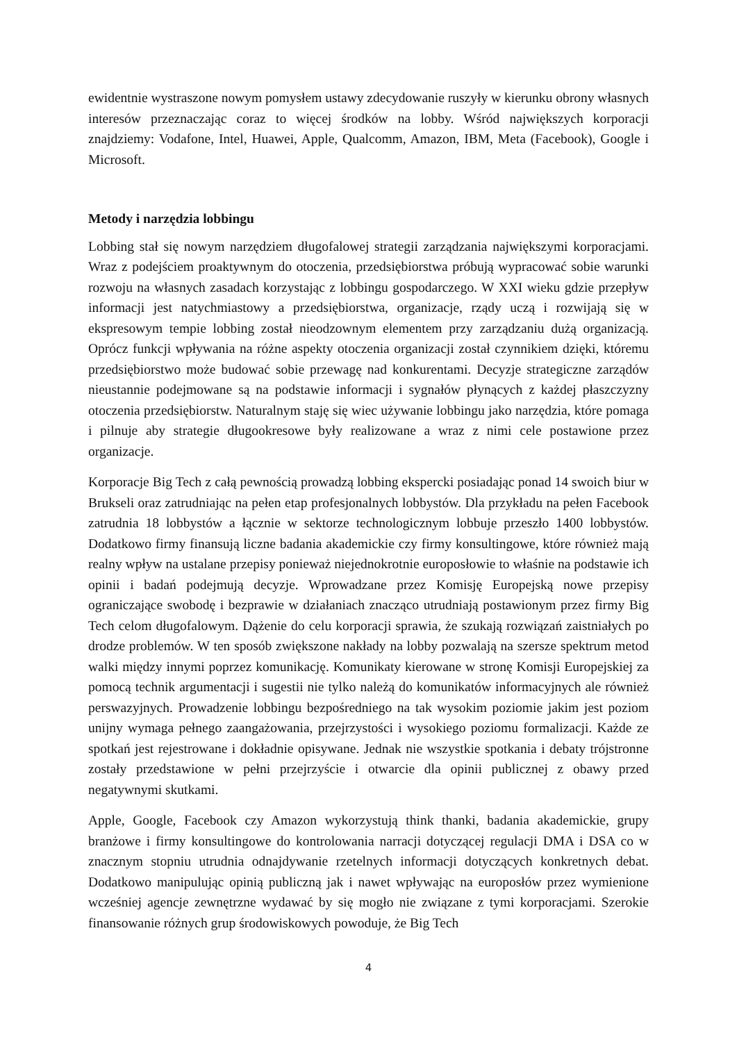ewidentnie wystraszone nowym pomysłem ustawy zdecydowanie ruszyły w kierunku obrony własnych interesów przeznaczając coraz to więcej środków na lobby. Wśród największych korporacji znajdziemy: Vodafone, Intel, Huawei, Apple, Qualcomm, Amazon, IBM, Meta (Facebook), Google i Microsoft.
Metody i narzędzia lobbingu
Lobbing stał się nowym narzędziem długofalowej strategii zarządzania największymi korporacjami. Wraz z podejściem proaktywnym do otoczenia, przedsiębiorstwa próbują wypracować sobie warunki rozwoju na własnych zasadach korzystając z lobbingu gospodarczego. W XXI wieku gdzie przepływ informacji jest natychmiastowy a przedsiębiorstwa, organizacje, rządy uczą i rozwijają się w ekspresowym tempie lobbing został nieodzownym elementem przy zarządzaniu dużą organizacją. Oprócz funkcji wpływania na różne aspekty otoczenia organizacji został czynnikiem dzięki, któremu przedsiębiorstwo może budować sobie przewagę nad konkurentami. Decyzje strategiczne zarządów nieustannie podejmowane są na podstawie informacji i sygnałów płynących z każdej płaszczyzny otoczenia przedsiębiorstw. Naturalnym staję się wiec używanie lobbingu jako narzędzia, które pomaga i pilnuje aby strategie długookresowe były realizowane a wraz z nimi cele postawione przez organizacje.
Korporacje Big Tech z całą pewnością prowadzą lobbing ekspercki posiadając ponad 14 swoich biur w Brukseli oraz zatrudniając na pełen etap profesjonalnych lobbystów. Dla przykładu na pełen Facebook zatrudnia 18 lobbystów a łącznie w sektorze technologicznym lobbuje przeszło 1400 lobbystów. Dodatkowo firmy finansują liczne badania akademickie czy firmy konsultingowe, które również mają realny wpływ na ustalane przepisy ponieważ niejednokrotnie europosłowie to właśnie na podstawie ich opinii i badań podejmują decyzje. Wprowadzane przez Komisję Europejską nowe przepisy ograniczające swobodę i bezprawie w działaniach znacząco utrudniają postawionym przez firmy Big Tech celom długofalowym. Dążenie do celu korporacji sprawia, że szukają rozwiązań zaistniałych po drodze problemów. W ten sposób zwiększone nakłady na lobby pozwalają na szersze spektrum metod walki między innymi poprzez komunikację. Komunikaty kierowane w stronę Komisji Europejskiej za pomocą technik argumentacji i sugestii nie tylko należą do komunikatów informacyjnych ale również perswazyjnych. Prowadzenie lobbingu bezpośredniego na tak wysokim poziomie jakim jest poziom unijny wymaga pełnego zaangażowania, przejrzystości i wysokiego poziomu formalizacji. Każde ze spotkań jest rejestrowane i dokładnie opisywane. Jednak nie wszystkie spotkania i debaty trójstronne zostały przedstawione w pełni przejrzyście i otwarcie dla opinii publicznej z obawy przed negatywnymi skutkami.
Apple, Google, Facebook czy Amazon wykorzystują think thanki, badania akademickie, grupy branżowe i firmy konsultingowe do kontrolowania narracji dotyczącej regulacji DMA i DSA co w znacznym stopniu utrudnia odnajdywanie rzetelnych informacji dotyczących konkretnych debat. Dodatkowo manipulując opinią publiczną jak i nawet wpływając na europosłów przez wymienione wcześniej agencje zewnętrzne wydawać by się mogło nie związane z tymi korporacjami. Szerokie finansowanie różnych grup środowiskowych powoduje, że Big Tech
4